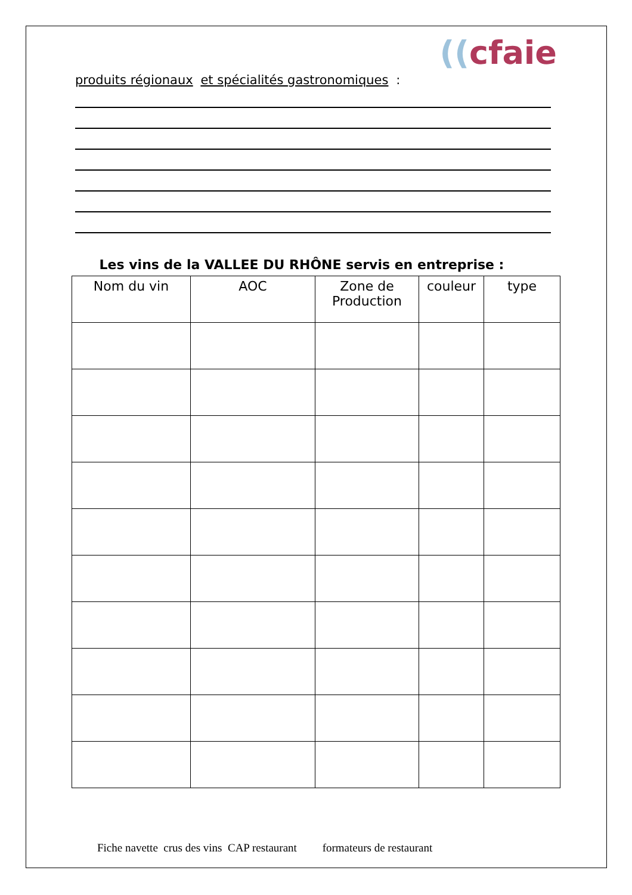((cfaie
produits régionaux et spécialités gastronomiques :
Les vins de la VALLEE DU RHÔNE servis en entreprise :
| Nom du vin | AOC | Zone de Production | couleur | type |
| --- | --- | --- | --- | --- |
Fiche navette crus des vins CAP restaurant formateurs de restaurant